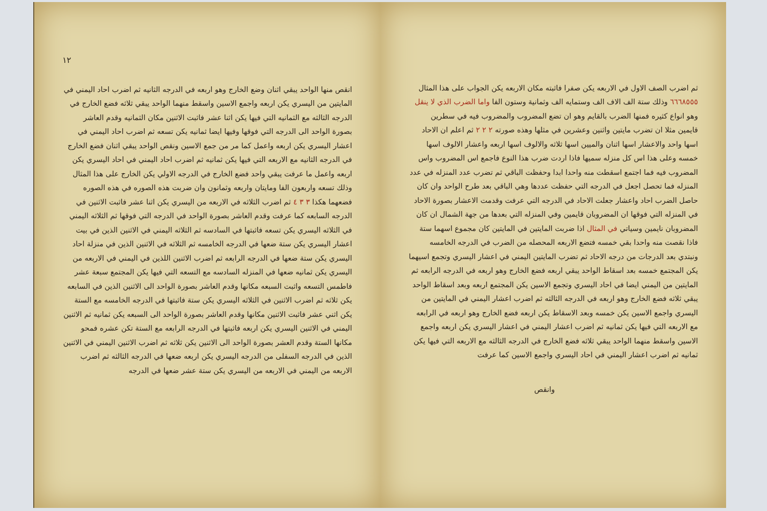ثم اضرب الصف الاول في الاربعه يكن صفرا فاثبته مكان الاربعه يكن الجواب على هذا المثال ٦٦٦٨٥٥٥ وذلك ستة الف الاف الف وستمايه الف وثمانية وستون الفا واما الضرب الذي لا ينقل وهو انواع كثيره فمنها الضرب بالقايم وهو ان تضع المضروب والمضروب فيه في سطرين قايمين مثلا ان تضرب مايتين واثنين وعشرين في مثلها وهذه صورته ٢ ٢ ٢ ثم اعلم ان الاحاد اسها واحد والاعشار اسها اثنان والميين اسها ثلاثه والالوف اسها اربعه واعشار الالوف اسها خمسه وعلى هذا اس كل منزله سميها فاذا اردت ضرب هذا النوع فاجمع اس المضروب واس المضروب فيه فما اجتمع اسقطت منه واحدا ابدا وحفظت الباقي ثم تضرب عدد المنزله في عدد المنزله فما تحصل اجعل في الدرجه التي حفظت عددها وهي الباقي بعد طرح الواحد وان كان حاصل الضرب احاد واعشار جعلت الاحاد في الدرجه التي عرفت وقدمت الاعشار بصورة الاحاد في المنزله التي فوقها ان المضروبان قايمين وفي المنزله التي بعدها من جهة الشمال ان كان المضروبان نايمين وسياتي في المثال اذا ضربت المايتين في المايتين كان مجموع اسهما ستة فاذا نقصت منه واحدا بقي خمسه فتضع الاربعه المحصله من الضرب في الدرجه الخامسه ونبتدي بعد الدرجات من درجه الاحاد ثم تضرب المايتين اليمني في اعشار اليسري وتجمع اسيهما يكن المجتمع خمسه بعد اسقاط الواحد يبقي اربعه فضع الخارج وهو اربعه في الدرجه الرابعه ثم المايتين من اليمني ايضا في احاد اليسري وتجمع الاسين يكن المجتمع اربعه وبعد اسقاط الواحد يبقي ثلاثه فضع الخارج وهو اربعه في الدرجه الثالثه ثم اضرب اعشار اليمني في المايتين من اليسري واجمع الاسين يكن خمسه وبعد الاسقاط يكن اربعه فضع الخارج وهو اربعه في الرابعه مع الاربعه التي فيها يكن ثمانيه ثم اضرب اعشار اليمني في اعشار اليسري يكن اربعه واجمع الاسين واسقط منهما الواحد يبقي ثلاثه فضع الخارج في الدرجه الثالثه مع الاربعه التي فيها يكن ثمانيه ثم اضرب اعشار اليمني في احاد اليسري واجمع الاسين كما عرفت
وانقص
١٢
انقص منها الواحد يبقي اثنان وضع الخارج وهو اربعه في الدرجه الثانيه ثم اضرب احاد اليمني في المايتين من اليسري يكن اربعه واجمع الاسين واسقط منهما الواحد يبقي ثلاثه فضع الخارج في الدرجه الثالثه مع الثمانيه التي فيها يكن اثنا عشر فاثبت الاثنين مكان الثمانيه وقدم العاشر بصورة الواحد الى الدرجه التي فوقها وفيها ايضا ثمانيه يكن تسعه ثم اضرب احاد اليمني في اعشار اليسري يكن اربعه واعمل كما مر من جمع الاسين ونقص الواحد يبقي اثنان فضع الخارج في الدرجه الثانيه مع الاربعه التي فيها يكن ثمانيه ثم اضرب احاد اليمني في احاد اليسري يكن اربعه واعمل ما عرفت يبقي واحد فضع الخارج في الدرجه الاولي يكن الخارج على هذا المثال وذلك تسعه واربعون الفا ومايتان واربعه وثمانون وان ضربت هذه الصوره في هذه الصوره فضعهما هكذا ٣ ٣ ٤ ثم اضرب الثلاثه في الاربعه من اليسري يكن اثنا عشر فاثبت الاثنين في الدرجه السابعه كما عرفت وقدم العاشر بصورة الواحد في الدرجه التي فوقها ثم الثلاثه اليمني في الثلاثه اليسري يكن تسعه فاثبتها في السادسه ثم الثلاثه اليمني في الاثنين الذين في بيت اعشار اليسري يكن ستة ضعها في الدرجه الخامسه ثم الثلاثه في الاثنين الذين في منزلة احاد اليسري يكن ستة ضعها في الدرجه الرابعه ثم اضرب الاثنين اللذين في اليمني في الاربعه من اليسري يكن ثمانيه ضعها في المنزله السادسه مع التسعه التي فيها يكن المجتمع سبعة عشر فاطمس التسعه واثبت السبعه مكانها وقدم العاشر بصورة الواحد الى الاثنين الذين في السابعه يكن ثلاثه ثم اضرب الاثنين في الثلاثه اليسري يكن ستة فاثبتها في الدرجه الخامسه مع الستة يكن اثني عشر فاثبت الاثنين مكانها وقدم العاشر بصورة الواحد الى السبعه يكن ثمانيه ثم الاثنين اليمني في الاثنين اليسري يكن اربعه فاثبتها في الدرجه الرابعه مع الستة تكن عشره فمحو مكانها الستة وقدم العشر بصورة الواحد الى الاثنين يكن ثلاثه ثم اضرب الاثنين اليمني في الاثنين الذين في الدرجه السفلى من الدرجه اليسري يكن اربعه ضعها في الدرجه الثالثه ثم اضرب الاربعه من اليمني في الاربعه من اليسري يكن ستة عشر ضعها في الدرجه